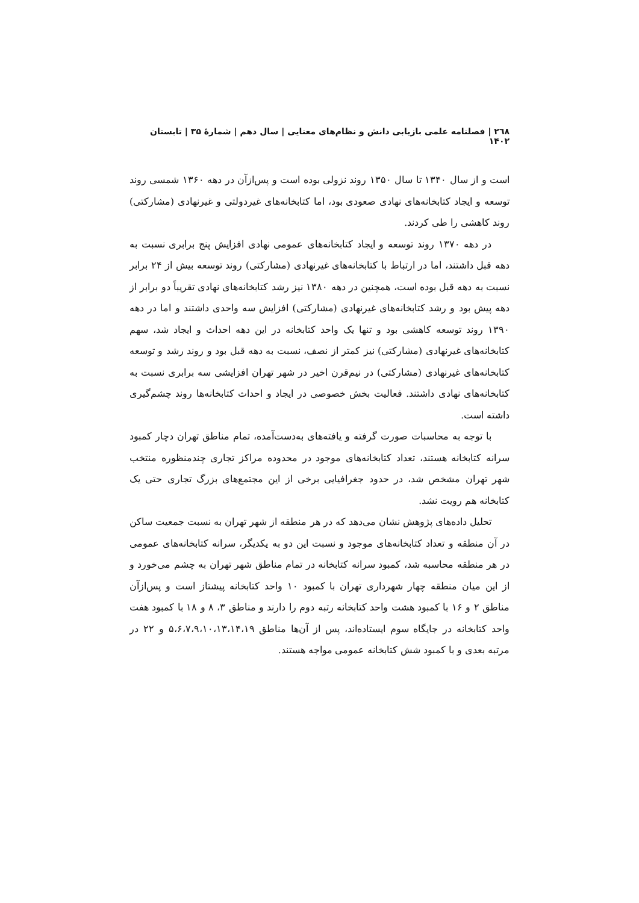۲٦۸ | فصلنامه علمی بازیابی دانش و نظام‌های معنایی | سال دهم | شمارهٔ ۳۵ | تابستان ۱۴۰۲
است و از سال ۱۳۴۰ تا سال ۱۳۵۰ روند نزولی بوده است و پس‌ازآن در دهه ۱۳۶۰ شمسی روند توسعه و ایجاد کتابخانه‌های نهادی صعودی بود، اما کتابخانه‌های غیردولتی و غیرنهادی (مشارکتی) روند کاهشی را طی کردند.
در دهه ۱۳۷۰ روند توسعه و ایجاد کتابخانه‌های عمومی نهادی افزایش پنج برابری نسبت به دهه قبل داشتند، اما در ارتباط با کتابخانه‌های غیرنهادی (مشارکتی) روند توسعه بیش از ۲۴ برابر نسبت به دهه قبل بوده است، همچنین در دهه ۱۳۸۰ نیز رشد کتابخانه‌های نهادی تقریباً دو برابر از دهه پیش بود و رشد کتابخانه‌های غیرنهادی (مشارکتی) افزایش سه واحدی داشتند و اما در دهه ۱۳۹۰ روند توسعه کاهشی بود و تنها یک واحد کتابخانه در این دهه احداث و ایجاد شد، سهم کتابخانه‌های غیرنهادی (مشارکتی) نیز کمتر از نصف، نسبت به دهه قبل بود و روند رشد و توسعه کتابخانه‌های غیرنهادی (مشارکتی) در نیم‌قرن اخیر در شهر تهران افزایشی سه برابری نسبت به کتابخانه‌های نهادی داشتند. فعالیت بخش خصوصی در ایجاد و احداث کتابخانه‌ها روند چشم‌گیری داشته است.
با توجه به محاسبات صورت گرفته و یافته‌های به‌دست‌آمده، تمام مناطق تهران دچار کمبود سرانه کتابخانه هستند، تعداد کتابخانه‌های موجود در محدوده مراکز تجاری چندمنظوره منتخب شهر تهران مشخص شد، در حدود جغرافیایی برخی از این مجتمع‌های بزرگ تجاری حتی یک کتابخانه هم رویت نشد.
تحلیل داده‌های پژوهش نشان می‌دهد که در هر منطقه از شهر تهران به نسبت جمعیت ساکن در آن منطقه و تعداد کتابخانه‌های موجود و نسبت این دو به یکدیگر، سرانه کتابخانه‌های عمومی در هر منطقه محاسبه شد، کمبود سرانه کتابخانه در تمام مناطق شهر تهران به چشم می‌خورد و از این میان منطقه چهار شهرداری تهران با کمبود ۱۰ واحد کتابخانه پیشتاز است و پس‌ازآن مناطق ۲ و ۱۶ با کمبود هشت واحد کتابخانه رتبه دوم را دارند و مناطق ۳، ۸ و ۱۸ با کمبود هفت واحد کتابخانه در جایگاه سوم ایستاده‌اند، پس از آن‌ها مناطق ۵،۶،۷،۹،۱۰،۱۳،۱۴،۱۹ و ۲۲ در مرتبه بعدی و با کمبود شش کتابخانه عمومی مواجه هستند.